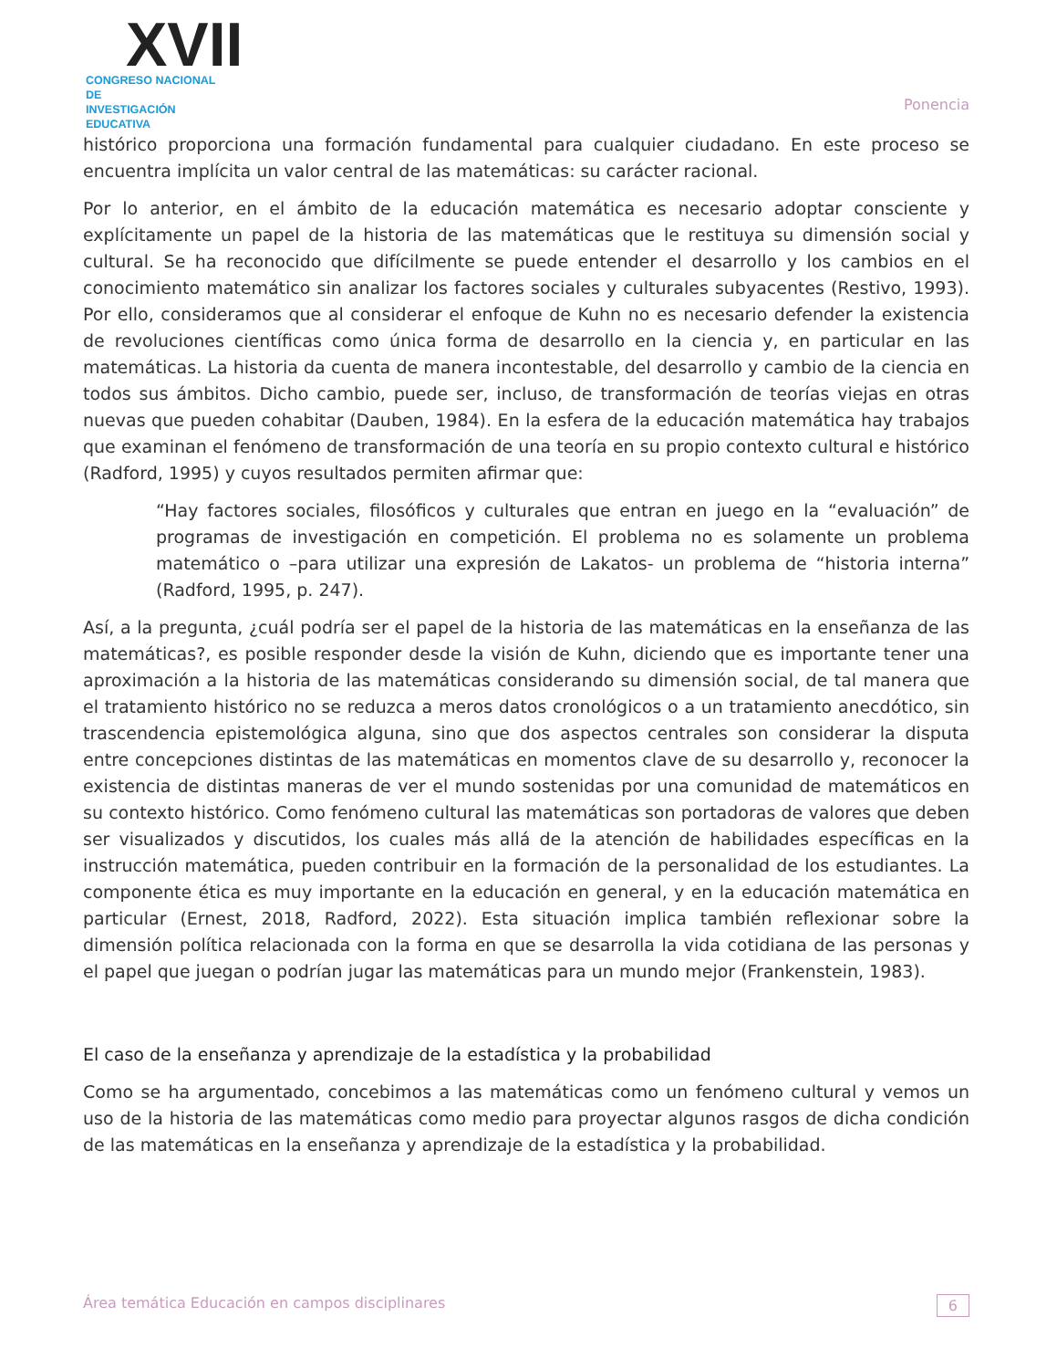XVII
CONGRESO NACIONAL DE
INVESTIGACIÓN EDUCATIVA
Ponencia
histórico proporciona una formación fundamental para cualquier ciudadano. En este proceso se encuentra implícita un valor central de las matemáticas: su carácter racional.
Por lo anterior, en el ámbito de la educación matemática es necesario adoptar consciente y explícitamente un papel de la historia de las matemáticas que le restituya su dimensión social y cultural. Se ha reconocido que difícilmente se puede entender el desarrollo y los cambios en el conocimiento matemático sin analizar los factores sociales y culturales subyacentes (Restivo, 1993). Por ello, consideramos que al considerar el enfoque de Kuhn no es necesario defender la existencia de revoluciones científicas como única forma de desarrollo en la ciencia y, en particular en las matemáticas. La historia da cuenta de manera incontestable, del desarrollo y cambio de la ciencia en todos sus ámbitos. Dicho cambio, puede ser, incluso, de transformación de teorías viejas en otras nuevas que pueden cohabitar (Dauben, 1984). En la esfera de la educación matemática hay trabajos que examinan el fenómeno de transformación de una teoría en su propio contexto cultural e histórico (Radford, 1995) y cuyos resultados permiten afirmar que:
“Hay factores sociales, filosóficos y culturales que entran en juego en la “evaluación” de programas de investigación en competición. El problema no es solamente un problema matemático o –para utilizar una expresión de Lakatos- un problema de “historia interna” (Radford, 1995, p. 247).
Así, a la pregunta, ¿cuál podría ser el papel de la historia de las matemáticas en la enseñanza de las matemáticas?, es posible responder desde la visión de Kuhn, diciendo que es importante tener una aproximación a la historia de las matemáticas considerando su dimensión social, de tal manera que el tratamiento histórico no se reduzca a meros datos cronológicos o a un tratamiento anecdótico, sin trascendencia epistemológica alguna, sino que dos aspectos centrales son considerar la disputa entre concepciones distintas de las matemáticas en momentos clave de su desarrollo y, reconocer la existencia de distintas maneras de ver el mundo sostenidas por una comunidad de matemáticos en su contexto histórico. Como fenómeno cultural las matemáticas son portadoras de valores que deben ser visualizados y discutidos, los cuales más allá de la atención de habilidades específicas en la instrucción matemática, pueden contribuir en la formación de la personalidad de los estudiantes. La componente ética es muy importante en la educación en general, y en la educación matemática en particular (Ernest, 2018, Radford, 2022). Esta situación implica también reflexionar sobre la dimensión política relacionada con la forma en que se desarrolla la vida cotidiana de las personas y el papel que juegan o podrían jugar las matemáticas para un mundo mejor (Frankenstein, 1983).
El caso de la enseñanza y aprendizaje de la estadística y la probabilidad
Como se ha argumentado, concebimos a las matemáticas como un fenómeno cultural y vemos un uso de la historia de las matemáticas como medio para proyectar algunos rasgos de dicha condición de las matemáticas en la enseñanza y aprendizaje de la estadística y la probabilidad.
Área temática Educación en campos disciplinares 6